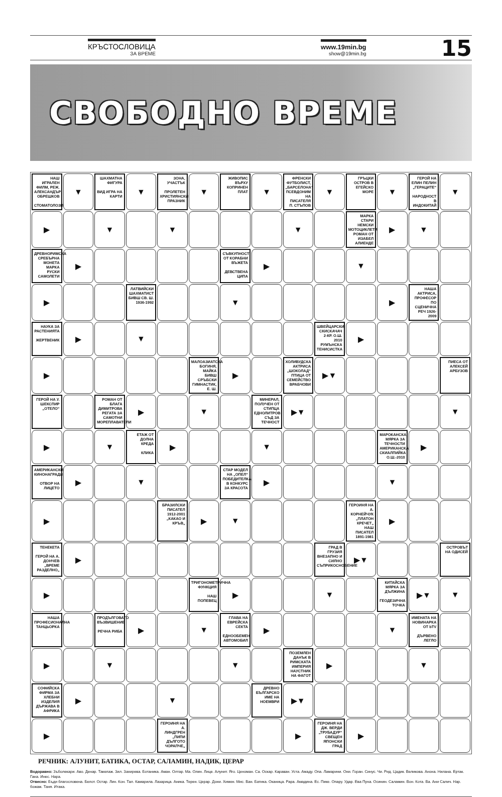КРЪСТОСЛОВИЦА
ЗА ВРЕМЕ
www.19min.bg
show@19min.bg
15
СВОБОДНО ВРЕМЕ
| НАШ ИГРАЛЕН ФИЛМ, РЕЖ. АЛЕКСАНДЪР ОБРЕШКОВ СТОМАТОЛОЗИ | ▼ | ШАХМАТНА ФИГУРА ВИД ИГРА НА КАРТИ | ▼ | ЗОНА, УЧАСТЪК ПРОЛЕТЕН ХРИСТИЯНСКИ ПРАЗНИК | ▼ | ЖИВОПИС ВЪРХУ КОПРИНЕН ПЛАТ | ▼ | ФРЕНСКИ ФУТБОЛИСТ, „БАРСЕЛОНА“ ПСЕВДОНИМ НА ПИСАТЕЛЯ П. СТЪПОВ | ▼ | ГРЪЦКИ ОСТРОВ В ЕГЕЙСКО МОРЕ | ▼ | ГЕРОЙ НА ЕЛИН ПЕЛИН „ГЕРАЦИТЕ“ НАРОДНОСТ В ИНДОКИТАЙ | ▼ |
| ▶ | | ▼ | | ▼ | | | | ▼ | | МАРКА СТАРИ НЕМСКИ МОТОЦИКЛЕТИ РОМАН ОТ ИЗАБЕЛ АЛИЕНДЕ | ▶ | ▼ | |
| ДРЕВНОРИМСКА СРЕБЪРНА МОНЕТА МАРКА РУСКИ САМОЛЕТИ | ▶ | | | | | СЪВКУПНОСТ ОТ КОРАБНИ ВЪЖЕТА ДЕВСТВЕНА ЦИПА | ▶ | | | ▼ | | | |
| ▶ | | | ЛАТВИЙСКИ ШАХМАТИСТ БИВШ СВ. Ш. 1936-1992 | | | ▼ | | | | | ▶ | НАША АКТРИСА, ПРОФЕСОР ПО СЦЕНИЧНА РЕЧ 1926-2009 | |
| НАУКА ЗА РАСТЕНИЯТА ЖЕРТВЕНИК | ▶ | | ▼ | | | | | | ШВЕЙЦАРСКИ СКИСКАЧАЧ 2-КР. О.Ш. 2010 РУМЪНСКА ТЕНИСИСТКА | ▶ | | | |
| ▶ | | | | | МАЛОАЗИАТСКА БОГИНЯ, МАЙКА БИВШ СРЪБСКИ ГИМНАСТИК, Е. Ш. | ▶ | | ХОЛИВУДСКА АКТРИСА „ШОКОЛАД“ ПТИЦА ОТ СЕМЕЙСТВО ВРАБЧОВИ | ▶▼ | | | | ПИЕСА ОТ АЛЕКСЕЙ АРБУЗОВ |
| ГЕРОЙ НА У. ШЕКСПИР „ОТЕЛО“ | | РОМАН ОТ БЛАГА ДИМИТРОВА РЕГАТА ЗА САМОТНИ МОРЕПЛАВАТЕЛИ | ▶ | | ▼ | | МИНЕРАЛ, ПОЛУЧЕН ОТ СТИПЦА ЕДНОЛИТРОВ СЪД ЗА ТЕЧНОСТ | ▶▼ | | | | | ▼ |
| ▶ | | ▼ | ЕТАЖ ОТ ДОЛНА КРЕДА КЛИКА | ▶ | | | ▼ | | | | МАРОКАНСКА МЯРКА ЗА ТЕЧНОСТИ АМЕРИКАНСКА СКИАЛПИЙКА О.Ш.-2010 | ▶ | |
| АМЕРИКАНСКИ КИНОНАГРАДИ ОТВОР НА ЛИЦЕТО | ▶ | | ▼ | | | СТАР МОДЕЛ НА „ОПЕЛ“ ПОБЕДИТЕЛКА В КОНКУРС ЗА КРАСОТА | ▶ | | | | ▼ | | |
| ▶ | | | | БРАЗИЛСКИ ПИСАТЕЛ 1912-2001 „КАКАО И КРЪВ„ | ▶ | ▼ | | | | ГЕРОИНЯ НА А. КОРНЕЙЧУК „ПЛАТОН КРЕЧЕТ„ НАШ ПИСАТЕЛ 1891-1981 | ▶ | | |
| ТЕНЕКЕТА ГЕРОЙ НА А. ДОНЧЕВ „ВРЕМЕ РАЗДЕЛНО„ | ▶ | | | | | | | | ГРАД В ГРУЗИЯ ВНЕЗАПНО И СИЛНО СЪПРИКОСНОВЕНИЕ | ▶▼ | | | ОСТРОВЪТ НА ОДИСЕЙ |
| ▶ | | | | | ТРИГОНОМЕТРИЧНА ФУНКЦИЯ НАШ ПОПЕВЕЦ | ▶ | | | ▼ | | КИТАЙСКА МЯРКА ЗА ДЪЛЖИНА ГЕОДЕЗИЧНА ТОЧКА | ▶▼ | ▼ |
| НАША ПРОФЕСИОНАЛНА ТАНЦЬОРКА | | ПРОДЪЛГОВАТО ВЪЗВИШЕНИЕ РЕЧНА РИБА | ▶ | | ▼ | ГЛАВА НА ЕВРЕЙСКА СЕКТА ЕДНООБЕМЕН АВТОМОБИЛ | ▶ | | | | ▼ | ИМЕНАТА НА НОВИНАРКА ОТ bTV ДЪРВЕНО ЛЕГЛО | |
| ▶ | | ▼ | | | | ▼ | | ПОЗЕМЛЕН ДАНЪК В РИМСКАТА ИМПЕРИЯ НАУСТНИК НА ФАГОТ | ▶ | | | ▼ | |
| СОФИЙСКА ФИРМА ЗА ХЛЕБНИ ИЗДЕЛИЯ ДЪРЖАВА В АФРИКА | ▶ | | | ▼ | | | ДРЕВНО БЪЛГАРСКО ИМЕ НА НОЕМВРИ | ▶▼ | | | | | |
| ▶ | | | | ГЕРОИНЯ НА А. ЛИНДГРЕН „ПИПИ ДЪЛГОТО ЧОРАПЧЕ„ | | | | ▶ | ГЕРОИНЯ НА ДЖ. ВЕРДИ „ТРУБАДУР“ СВЕЩЕН ЯПОНСКИ ГРАД | ▶ | | | |
РЕЧНИК: АЛУНИТ, БАТИКА, ОСТАР, САЛАМИН, НАДИК, ЦЕРАР
Водоравно: Зъболекари. Аво. Денар. Такелаж. Зил. Захирева. Ботаника. Аман. Олтар. Ма. Олин. Лице. Алунит. Яго. Ценоман. Са. Оскар. Караван. Уста. Амаду. Опа. Ламарини. Они. Горан. Синус. Чи. Рид. Цадик. Великова. Анона. Нилана. Ертак. Гана. Инес. Нара.
Отвесно: Бъди благословена. Белот. Остар. Лин. Кон. Тал. Камарила. Лазарица. Аника. Терен. Церар. Дони. Химен. Мис. Ван. Батика. Оканица. Рара. Амадина. Ес. Пике. Опару. Удар. Ева Пуна. Осинин. Саламин. Вон. Кота. Ва. Ани Салич. Нар. божаж. Таня. Итака.